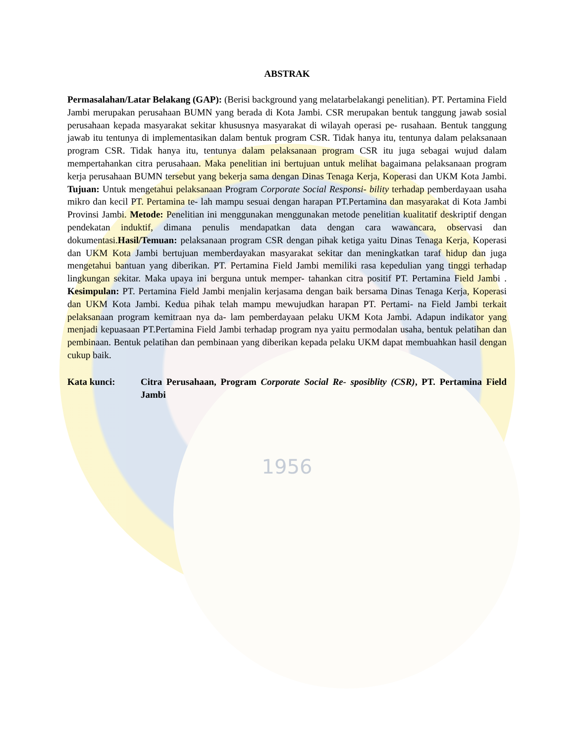ABSTRAK
Permasalahan/Latar Belakang (GAP): (Berisi background yang melatarbelakangi penelitian). PT. Pertamina Field Jambi merupakan perusahaan BUMN yang berada di Kota Jambi. CSR merupakan bentuk tanggung jawab sosial perusahaan kepada masyarakat sekitar khususnya masyarakat di wilayah operasi pe- rusahaan. Bentuk tanggung jawab itu tentunya di implementasikan dalam bentuk program CSR. Tidak hanya itu, tentunya dalam pelaksanaan program CSR. Tidak hanya itu, tentunya dalam pelaksanaan program CSR itu juga sebagai wujud dalam mempertahankan citra perusahaan. Maka penelitian ini bertujuan untuk melihat bagaimana pelaksanaan program kerja perusahaan BUMN tersebut yang bekerja sama dengan Dinas Tenaga Kerja, Koperasi dan UKM Kota Jambi. Tujuan: Untuk mengetahui pelaksanaan Program Corporate Social Responsi- bility terhadap pemberdayaan usaha mikro dan kecil PT. Pertamina te- lah mampu sesuai dengan harapan PT.Pertamina dan masyarakat di Kota Jambi Provinsi Jambi. Metode: Penelitian ini menggunakan menggunakan metode penelitian kualitatif deskriptif dengan pendekatan induktif, dimana penulis mendapatkan data dengan cara wawancara, observasi dan dokumentasi.Hasil/Temuan: pelaksanaan program CSR dengan pihak ketiga yaitu Dinas Tenaga Kerja, Koperasi dan UKM Kota Jambi bertujuan memberdayakan masyarakat sekitar dan meningkatkan taraf hidup dan juga mengetahui bantuan yang diberikan. PT. Pertamina Field Jambi memiliki rasa kepedulian yang tinggi terhadap lingkungan sekitar. Maka upaya ini berguna untuk memper- tahankan citra positif PT. Pertamina Field Jambi . Kesimpulan: PT. Pertamina Field Jambi menjalin kerjasama dengan baik bersama Dinas Tenaga Kerja, Koperasi dan UKM Kota Jambi. Kedua pihak telah mampu mewujudkan harapan PT. Pertami- na Field Jambi terkait pelaksanaan program kemitraan nya da- lam pemberdayaan pelaku UKM Kota Jambi. Adapun indikator yang menjadi kepuasaan PT.Pertamina Field Jambi terhadap program nya yaitu permodalan usaha, bentuk pelatihan dan pembinaan. Bentuk pelatihan dan pembinaan yang diberikan kepada pelaku UKM dapat membuahkan hasil dengan cukup baik.
Kata kunci: Citra Perusahaan, Program Corporate Social Re- sposiblity (CSR), PT. Pertamina Field Jambi
1956